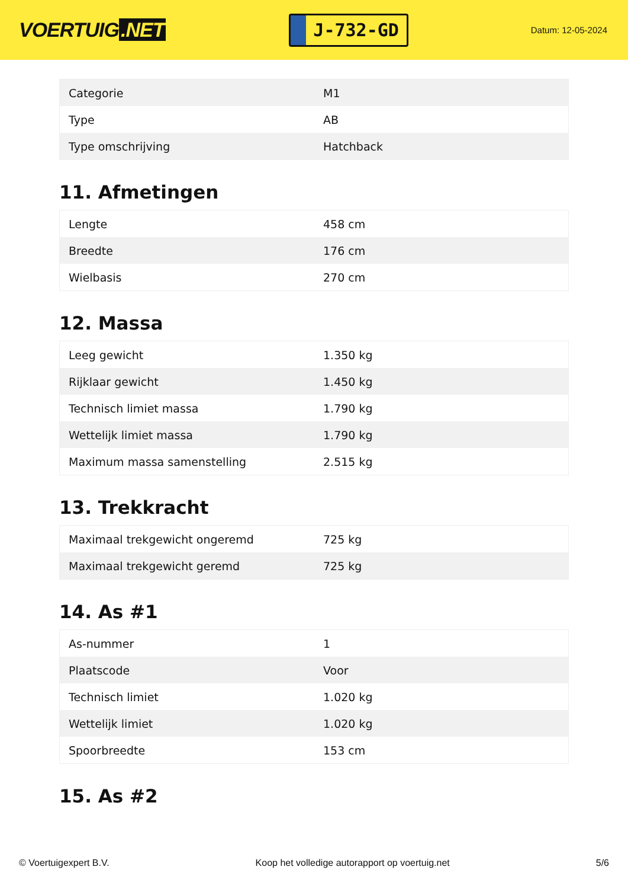VOERTUIG.NET
J-732-GD
Datum: 12-05-2024
| Categorie | M1 |
| Type | AB |
| Type omschrijving | Hatchback |
11. Afmetingen
| Lengte | 458 cm |
| Breedte | 176 cm |
| Wielbasis | 270 cm |
12. Massa
| Leeg gewicht | 1.350 kg |
| Rijklaar gewicht | 1.450 kg |
| Technisch limiet massa | 1.790 kg |
| Wettelijk limiet massa | 1.790 kg |
| Maximum massa samenstelling | 2.515 kg |
13. Trekkracht
| Maximaal trekgewicht ongeremd | 725 kg |
| Maximaal trekgewicht geremd | 725 kg |
14. As #1
| As-nummer | 1 |
| Plaatscode | Voor |
| Technisch limiet | 1.020 kg |
| Wettelijk limiet | 1.020 kg |
| Spoorbreedte | 153 cm |
15. As #2
© Voertuigexpert B.V. Koop het volledige autorapport op voertuig.net 5/6